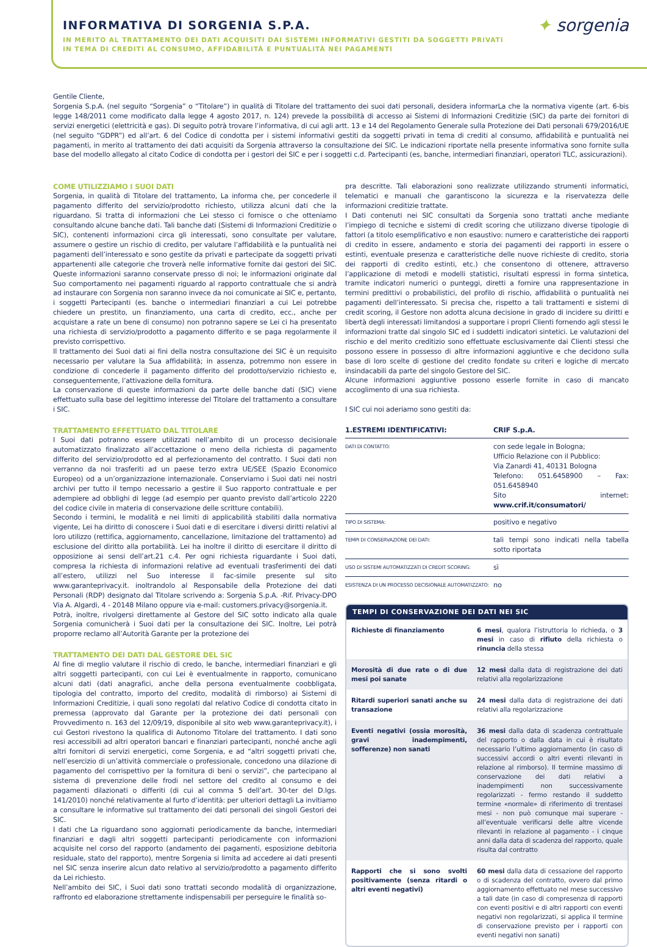INFORMATIVA DI SORGENIA S.P.A.
IN MERITO AL TRATTAMENTO DEI DATI ACQUISITI DAI SISTEMI INFORMATIVI GESTITI DA SOGGETTI PRIVATI
IN TEMA DI CREDITI AL CONSUMO, AFFIDABILITÀ E PUNTUALITÀ NEI PAGAMENTI
✦ sorgenia
Gentile Cliente,
Sorgenia S.p.A. (nel seguito “Sorgenia” o “Titolare”) in qualità di Titolare del trattamento dei suoi dati personali, desidera informarLa che la normativa vigente (art. 6-bis legge 148/2011 come modificato dalla legge 4 agosto 2017, n. 124) prevede la possibilità di accesso ai Sistemi di Informazioni Creditizie (SIC) da parte dei fornitori di servizi energetici (elettricità e gas). Di seguito potrà trovare l’informativa, di cui agli artt. 13 e 14 del Regolamento Generale sulla Protezione dei Dati personali 679/2016/UE (nel seguito “GDPR”) ed all’art. 6 del Codice di condotta per i sistemi informativi gestiti da soggetti privati in tema di crediti al consumo, affidabilità e puntualità nei pagamenti, in merito al trattamento dei dati acquisiti da Sorgenia attraverso la consultazione dei SIC. Le indicazioni riportate nella presente informativa sono fornite sulla base del modello allegato al citato Codice di condotta per i gestori dei SIC e per i soggetti c.d. Partecipanti (es, banche, intermediari finanziari, operatori TLC, assicurazioni).
COME UTILIZZIAMO I SUOI DATI
Sorgenia, in qualità di Titolare del trattamento, La informa che, per concederle il pagamento differito del servizio/prodotto richiesto, utilizza alcuni dati che la riguardano. Si tratta di informazioni che Lei stesso ci fornisce o che otteniamo consultando alcune banche dati. Tali banche dati (Sistemi di Informazioni Creditizie o SIC), contenenti informazioni circa gli interessati, sono consultate per valutare, assumere o gestire un rischio di credito, per valutare l’affidabilità e la puntualità nei pagamenti dell’interessato e sono gestite da privati e partecipate da soggetti privati appartenenti alle categorie che troverà nelle informative fornite dai gestori dei SIC. Queste informazioni saranno conservate presso di noi; le informazioni originate dal Suo comportamento nei pagamenti riguardo al rapporto contrattuale che si andrà ad instaurare con Sorgenia non saranno invece da noi comunicate ai SIC e, pertanto, i soggetti Partecipanti (es. banche o intermediari finanziari a cui Lei potrebbe chiedere un prestito, un finanziamento, una carta di credito, ecc., anche per acquistare a rate un bene di consumo) non potranno sapere se Lei ci ha presentato una richiesta di servizio/prodotto a pagamento differito e se paga regolarmente il previsto corrispettivo.
Il trattamento dei Suoi dati ai fini della nostra consultazione dei SIC è un requisito necessario per valutare la Sua affidabilità; in assenza, potremmo non essere in condizione di concederle il pagamento differito del prodotto/servizio richiesto e, conseguentemente, l’attivazione della fornitura.
La conservazione di queste informazioni da parte delle banche dati (SIC) viene effettuato sulla base del legittimo interesse del Titolare del trattamento a consultare i SIC.
TRATTAMENTO EFFETTUATO DAL TITOLARE
I Suoi dati potranno essere utilizzati nell’ambito di un processo decisionale automatizzato finalizzato all’accettazione o meno della richiesta di pagamento differito del servizio/prodotto ed al perfezionamento del contratto. I Suoi dati non verranno da noi trasferiti ad un paese terzo extra UE/SEE (Spazio Economico Europeo) od a un’organizzazione internazionale. Conserviamo i Suoi dati nei nostri archivi per tutto il tempo necessario a gestire il Suo rapporto contrattuale e per adempiere ad obblighi di legge (ad esempio per quanto previsto dall’articolo 2220 del codice civile in materia di conservazione delle scritture contabili).
Secondo i termini, le modalità e nei limiti di applicabilità stabiliti dalla normativa vigente, Lei ha diritto di conoscere i Suoi dati e di esercitare i diversi diritti relativi al loro utilizzo (rettifica, aggiornamento, cancellazione, limitazione del trattamento) ad esclusione del diritto alla portabilità. Lei ha inoltre il diritto di esercitare il diritto di opposizione ai sensi dell’art.21 c.4. Per ogni richiesta riguardante i Suoi dati, compresa la richiesta di informazioni relative ad eventuali trasferimenti dei dati all’estero, utilizzi nel Suo interesse il fac-simile presente sul sito www.garanteprivacy.it. inoltrandolo al Responsabile della Protezione dei dati Personali (RDP) designato dal Titolare scrivendo a: Sorgenia S.p.A. -Rif. Privacy-DPO Via A. Algardi, 4 - 20148 Milano oppure via e-mail: customers.privacy@sorgenia.it.
Potrà, inoltre, rivolgersi direttamente al Gestore del SIC sotto indicato alla quale Sorgenia comunicherà i Suoi dati per la consultazione dei SIC. Inoltre, Lei potrà proporre reclamo all’Autorità Garante per la protezione dei
TRATTAMENTO DEI DATI DAL GESTORE DEL SIC
Al fine di meglio valutare il rischio di credo, le banche, intermediari finanziari e gli altri soggetti partecipanti, con cui Lei è eventualmente in rapporto, comunicano alcuni dati (dati anagrafici, anche della persona eventualmente coobbligata, tipologia del contratto, importo del credito, modalità di rimborso) ai Sistemi di Informazioni Creditizie, i quali sono regolati dal relativo Codice di condotta citato in premessa (approvato dal Garante per la protezione dei dati personali con Provvedimento n. 163 del 12/09/19, disponibile al sito web www.garanteprivacy.it), i cui Gestori rivestono la qualifica di Autonomo Titolare del trattamento. I dati sono resi accessibili ad altri operatori bancari e finanziari partecipanti, nonché anche agli altri fornitori di servizi energetici, come Sorgenia, e ad “altri soggetti privati che, nell’esercizio di un’attività commerciale o professionale, concedono una dilazione di pagamento del corrispettivo per la fornitura di beni o servizi”, che partecipano al sistema di prevenzione delle frodi nel settore del credito al consumo e dei pagamenti dilazionati o differiti (di cui al comma 5 dell’art. 30-ter del D.lgs. 141/2010) nonché relativamente al furto d’identità: per ulteriori dettagli La invitiamo a consultare le informative sul trattamento dei dati personali dei singoli Gestori dei SIC.
I dati che La riguardano sono aggiornati periodicamente da banche, intermediari finanziari e dagli altri soggetti partecipanti periodicamente con informazioni acquisite nel corso del rapporto (andamento dei pagamenti, esposizione debitoria residuale, stato del rapporto), mentre Sorgenia si limita ad accedere ai dati presenti nel SIC senza inserire alcun dato relativo al servizio/prodotto a pagamento differito da Lei richiesto.
Nell’ambito dei SIC, i Suoi dati sono trattati secondo modalità di organizzazione, raffronto ed elaborazione strettamente indispensabili per perseguire le finalità so-
pra descritte. Tali elaborazioni sono realizzate utilizzando strumenti informatici, telematici e manuali che garantiscono la sicurezza e la riservatezza delle informazioni creditizie trattate.
I Dati contenuti nei SIC consultati da Sorgenia sono trattati anche mediante l’impiego di tecniche e sistemi di credit scoring che utilizzano diverse tipologie di fattori (a titolo esemplificativo e non esaustivo: numero e caratteristiche dei rapporti di credito in essere, andamento e storia dei pagamenti dei rapporti in essere o estinti, eventuale presenza e caratteristiche delle nuove richieste di credito, storia dei rapporti di credito estinti, etc.) che consentono di ottenere, attraverso l’applicazione di metodi e modelli statistici, risultati espressi in forma sintetica, tramite indicatori numerici o punteggi, diretti a fornire una rappresentazione in termini predittivi o probabilistici, del profilo di rischio, affidabilità o puntualità nei pagamenti dell’interessato. Si precisa che, rispetto a tali trattamenti e sistemi di credit scoring, il Gestore non adotta alcuna decisione in grado di incidere su diritti e libertà degli interessati limitandosi a supportare i propri Clienti fornendo agli stessi le informazioni tratte dal singolo SIC ed i suddetti indicatori sintetici. Le valutazioni del rischio e del merito creditizio sono effettuate esclusivamente dai Clienti stessi che possono essere in possesso di altre informazioni aggiuntive e che decidono sulla base di loro scelte di gestione del credito fondate su criteri e logiche di mercato insindacabili da parte del singolo Gestore del SIC.
Alcune informazioni aggiuntive possono esserle fornite in caso di mancato accoglimento di una sua richiesta.
I SIC cui noi aderiamo sono gestiti da:
| 1.ESTREMI IDENTIFICATIVI: | CRIF S.p.A. |
| --- | --- |
| DATI DI CONTATTO: | con sede legale in Bologna; Ufficio Relazione con il Pubblico: Via Zanardi 41, 40131 Bologna Telefono: 051.6458900 – Fax: 051.6458940 Sito internet: www.crif.it/consumatori/ |
| TIPO DI SISTEMA: | positivo e negativo |
| TEMPI DI CONSERVAZIONE DEI DATI: | tali tempi sono indicati nella tabella sotto riportata |
| USO DI SISTEMI AUTOMATIZZATI DI CREDIT SCORING: | sì |
| ESISTENZA DI UN PROCESSO DECISIONALE AUTOMATIZZATO: | no |
TEMPI DI CONSERVAZIONE DEI DATI NEI SIC
| Richieste di finanziamento | 6 mesi , qualora l’istruttoria lo richieda, o 3 mesi in caso di rifiuto della richiesta o rinuncia della stessa |
| Morosità di due rate o di due mesi poi sanate | 12 mesi dalla data di registrazione dei dati relativi alla regolarizzazione |
| Ritardi superiori sanati anche su transazione | 24 mesi dalla data di registrazione dei dati relativi alla regolarizzazione |
| Eventi negativi (ossia morosità, gravi inadempimenti, sofferenze) non sanati | 36 mesi dalla data di scadenza contrattuale del rapporto o dalla data in cui è risultato necessario l’ultimo aggiornamento (in caso di successivi accordi o altri eventi rilevanti in relazione al rimborso). Il termine massimo di conservazione dei dati relativi a inadempimenti non successivamente regolarizzati - fermo restando il suddetto termine «normale» di riferimento di trentasei mesi - non può comunque mai superare - all’eventuale verificarsi delle altre vicende rilevanti in relazione al pagamento - i cinque anni dalla data di scadenza del rapporto, quale risulta dal contratto |
| Rapporti che si sono svolti positivamente (senza ritardi o altri eventi negativi) | 60 mesi dalla data di cessazione del rapporto o di scadenza del contratto, ovvero dal primo aggiornamento effettuato nel mese successivo a tali date (in caso di compresenza di rapporti con eventi positivi e di altri rapporti con eventi negativi non regolarizzati, si applica il termine di conservazione previsto per i rapporti con eventi negativi non sanati) |